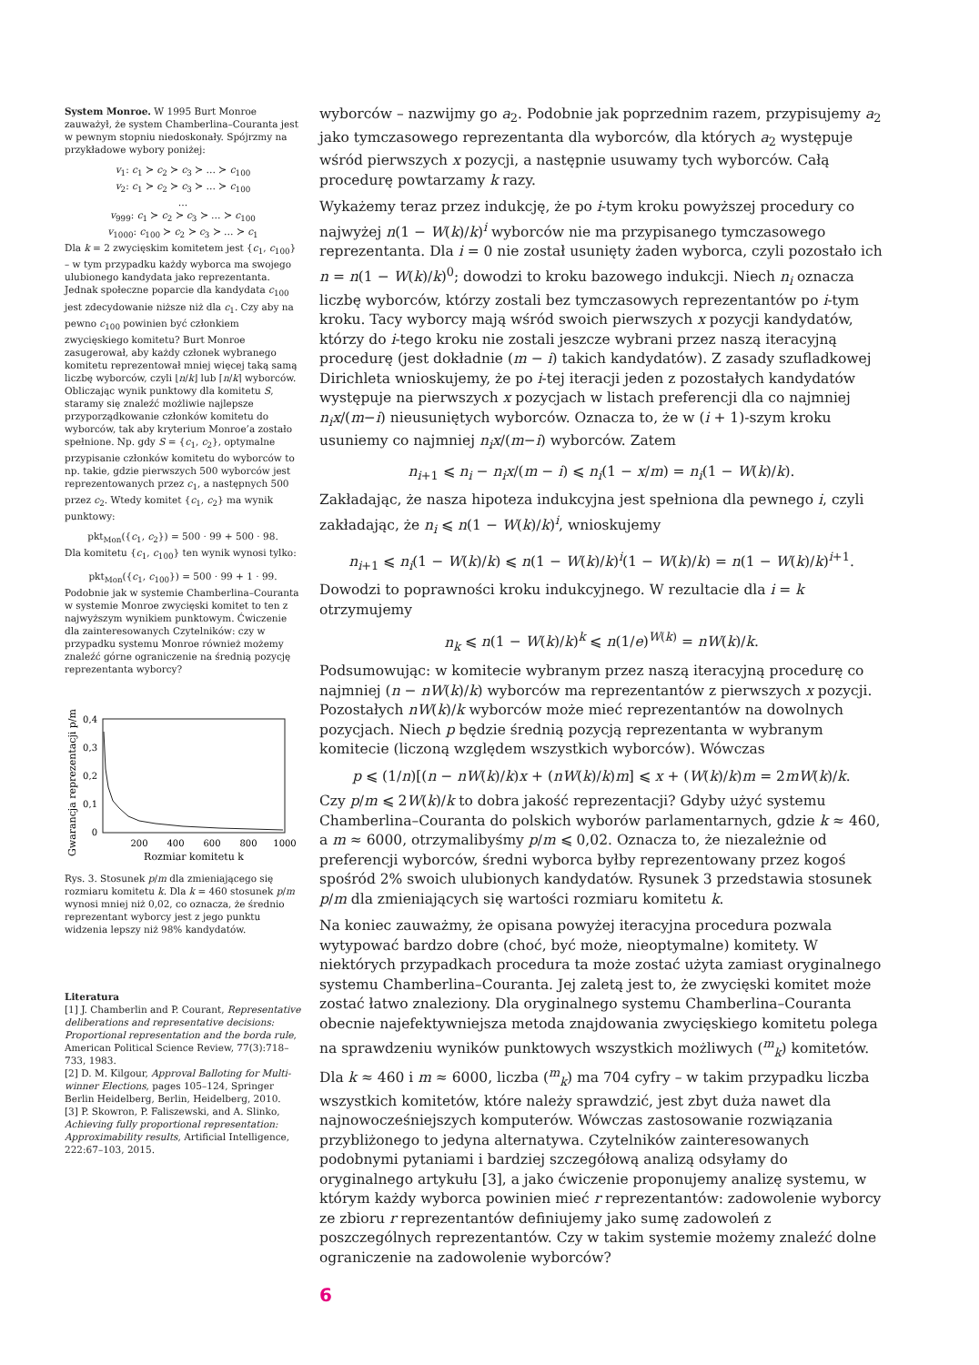System Monroe. W 1995 Burt Monroe zauważył, że system Chamberlina–Couranta jest w pewnym stopniu niedoskonały. Spójrzmy na przykładowe wybory poniżej:
v<sub>1</sub>: c<sub>1</sub> ≻ c<sub>2</sub> ≻ c<sub>3</sub> ≻ … ≻ c<sub>100</sub>
v<sub>2</sub>: c<sub>1</sub> ≻ c<sub>2</sub> ≻ c<sub>3</sub> ≻ … ≻ c<sub>100</sub>
…
v<sub>999</sub>: c<sub>1</sub> ≻ c<sub>2</sub> ≻ c<sub>3</sub> ≻ … ≻ c<sub>100</sub>
v<sub>1000</sub>: c<sub>100</sub> ≻ c<sub>2</sub> ≻ c<sub>3</sub> ≻ … ≻ c<sub>1</sub>
Dla k = 2 zwycięskim komitetem jest {c<sub>1</sub>, c<sub>100</sub>} – w tym przypadku każdy wyborca ma swojego ulubionego kandydata jako reprezentanta. Jednak społeczne poparcie dla kandydata c<sub>100</sub> jest zdecydowanie niższe niż dla c<sub>1</sub>. Czy aby na pewno c<sub>100</sub> powinien być członkiem zwycięskiego komitetu? Burt Monroe zasugerował, aby każdy członek wybranego komitetu reprezentował mniej więcej taką samą liczbę wyborców, czyli ⌊n/k⌋ lub ⌈n/k⌉ wyborców. Obliczając wynik punktowy dla komitetu S, staramy się znaleźć możliwie najlepsze przyporządkowanie członków komitetu do wyborców, tak aby kryterium Monroe’a zostało spełnione. Np. gdy S = {c<sub>1</sub>, c<sub>2</sub>}, optymalne przypisanie członków komitetu do wyborców to np. takie, gdzie pierwszych 500 wyborców jest reprezentowanych przez c<sub>1</sub>, a następnych 500 przez c<sub>2</sub>. Wtedy komitet {c<sub>1</sub>, c<sub>2</sub>} ma wynik punktowy:
pkt<sub>Mon</sub>({c<sub>1</sub>, c<sub>2</sub>}) = 500 · 99 + 500 · 98.
Dla komitetu {c<sub>1</sub>, c<sub>100</sub>} ten wynik wynosi tylko:
pkt<sub>Mon</sub>({c<sub>1</sub>, c<sub>100</sub>}) = 500 · 99 + 1 · 99.
Podobnie jak w systemie Chamberlina–Couranta w systemie Monroe zwycięski komitet to ten z najwyższym wynikiem punktowym. Ćwiczenie dla zainteresowanych Czytelników: czy w przypadku systemu Monroe również możemy znaleźć górne ograniczenie na średnią pozycję reprezentanta wyborcy?
Gwarancja reprezentacji p/m
0,4
0,3
0,2
0,1
0
200
400
600
800
1000
Rozmiar komitetu k
Rys. 3. Stosunek p/m dla zmieniającego się rozmiaru komitetu k. Dla k = 460 stosunek p/m wynosi mniej niż 0,02, co oznacza, że średnio reprezentant wyborcy jest z jego punktu widzenia lepszy niż 98% kandydatów.
Literatura
[1] J. Chamberlin and P. Courant, Representative deliberations and representative decisions: Proportional representation and the borda rule, American Political Science Review, 77(3):718–733, 1983.
[2] D. M. Kilgour, Approval Balloting for Multi-winner Elections, pages 105–124, Springer Berlin Heidelberg, Berlin, Heidelberg, 2010.
[3] P. Skowron, P. Faliszewski, and A. Slinko, Achieving fully proportional representation: Approximability results, Artificial Intelligence, 222:67–103, 2015.
wyborców – nazwijmy go a<sub>2</sub>. Podobnie jak poprzednim razem, przypisujemy a<sub>2</sub> jako tymczasowego reprezentanta dla wyborców, dla których a<sub>2</sub> występuje wśród pierwszych x pozycji, a następnie usuwamy tych wyborców. Całą procedurę powtarzamy k razy.
Wykażemy teraz przez indukcję, że po i-tym kroku powyższej procedury co najwyżej n(1 − W(k)/k)<sup>i</sup> wyborców nie ma przypisanego tymczasowego reprezentanta. Dla i = 0 nie został usunięty żaden wyborca, czyli pozostało ich n = n(1 − W(k)/k)<sup>0</sup>; dowodzi to kroku bazowego indukcji. Niech n<sub>i</sub> oznacza liczbę wyborców, którzy zostali bez tymczasowych reprezentantów po i-tym kroku. Tacy wyborcy mają wśród swoich pierwszych x pozycji kandydatów, którzy do i-tego kroku nie zostali jeszcze wybrani przez naszą iteracyjną procedurę (jest dokładnie (m − i) takich kandydatów). Z zasady szufladkowej Dirichleta wnioskujemy, że po i-tej iteracji jeden z pozostałych kandydatów występuje na pierwszych x pozycjach w listach preferencji dla co najmniej n<sub>i</sub>x/(m−i) nieusuniętych wyborców. Oznacza to, że w (i + 1)-szym kroku usuniemy co najmniej n<sub>i</sub>x/(m−i) wyborców. Zatem
n<sub>i+1</sub> ⩽ n<sub>i</sub> − n<sub>i</sub>x/(m − i) ⩽ n<sub>i</sub>(1 − x/m) = n<sub>i</sub>(1 − W(k)/k).
Zakładając, że nasza hipoteza indukcyjna jest spełniona dla pewnego i, czyli zakładając, że n<sub>i</sub> ⩽ n(1 − W(k)/k)<sup>i</sup>, wnioskujemy
n<sub>i+1</sub> ⩽ n<sub>i</sub>(1 − W(k)/k) ⩽ n(1 − W(k)/k)<sup>i</sup>(1 − W(k)/k) = n(1 − W(k)/k)<sup>i+1</sup>.
Dowodzi to poprawności kroku indukcyjnego. W rezultacie dla i = k otrzymujemy
n<sub>k</sub> ⩽ n(1 − W(k)/k)<sup>k</sup> ⩽ n(1/e)<sup>W(k)</sup> = nW(k)/k.
Podsumowując: w komitecie wybranym przez naszą iteracyjną procedurę co najmniej (n − nW(k)/k) wyborców ma reprezentantów z pierwszych x pozycji. Pozostałych nW(k)/k wyborców może mieć reprezentantów na dowolnych pozycjach. Niech p będzie średnią pozycją reprezentanta w wybranym komitecie (liczoną względem wszystkich wyborców). Wówczas
p ⩽ (1/n)[(n − nW(k)/k)x + (nW(k)/k)m] ⩽ x + (W(k)/k)m = 2mW(k)/k.
Czy p/m ⩽ 2W(k)/k to dobra jakość reprezentacji? Gdyby użyć systemu Chamberlina–Couranta do polskich wyborów parlamentarnych, gdzie k ≈ 460, a m ≈ 6000, otrzymalibyśmy p/m ⩽ 0,02. Oznacza to, że niezależnie od preferencji wyborców, średni wyborca byłby reprezentowany przez kogoś spośród 2% swoich ulubionych kandydatów. Rysunek 3 przedstawia stosunek p/m dla zmieniających się wartości rozmiaru komitetu k.
Na koniec zauważmy, że opisana powyżej iteracyjna procedura pozwala wytypować bardzo dobre (choć, być może, nieoptymalne) komitety. W niektórych przypadkach procedura ta może zostać użyta zamiast oryginalnego systemu Chamberlina–Couranta. Jej zaletą jest to, że zwycięski komitet może zostać łatwo znaleziony. Dla oryginalnego systemu Chamberlina–Couranta obecnie najefektywniejsza metoda znajdowania zwycięskiego komitetu polega na sprawdzeniu wyników punktowych wszystkich możliwych (<sup>m</sup><sub>k</sub>) komitetów. Dla k ≈ 460 i m ≈ 6000, liczba (<sup>m</sup><sub>k</sub>) ma 704 cyfry – w takim przypadku liczba wszystkich komitetów, które należy sprawdzić, jest zbyt duża nawet dla najnowocześniejszych komputerów. Wówczas zastosowanie rozwiązania przybliżonego to jedyna alternatywa. Czytelników zainteresowanych podobnymi pytaniami i bardziej szczegółową analizą odsyłamy do oryginalnego artykułu [3], a jako ćwiczenie proponujemy analizę systemu, w którym każdy wyborca powinien mieć r reprezentantów: zadowolenie wyborcy ze zbioru r reprezentantów definiujemy jako sumę zadowoleń z poszczególnych reprezentantów. Czy w takim systemie możemy znaleźć dolne ograniczenie na zadowolenie wyborców?
6